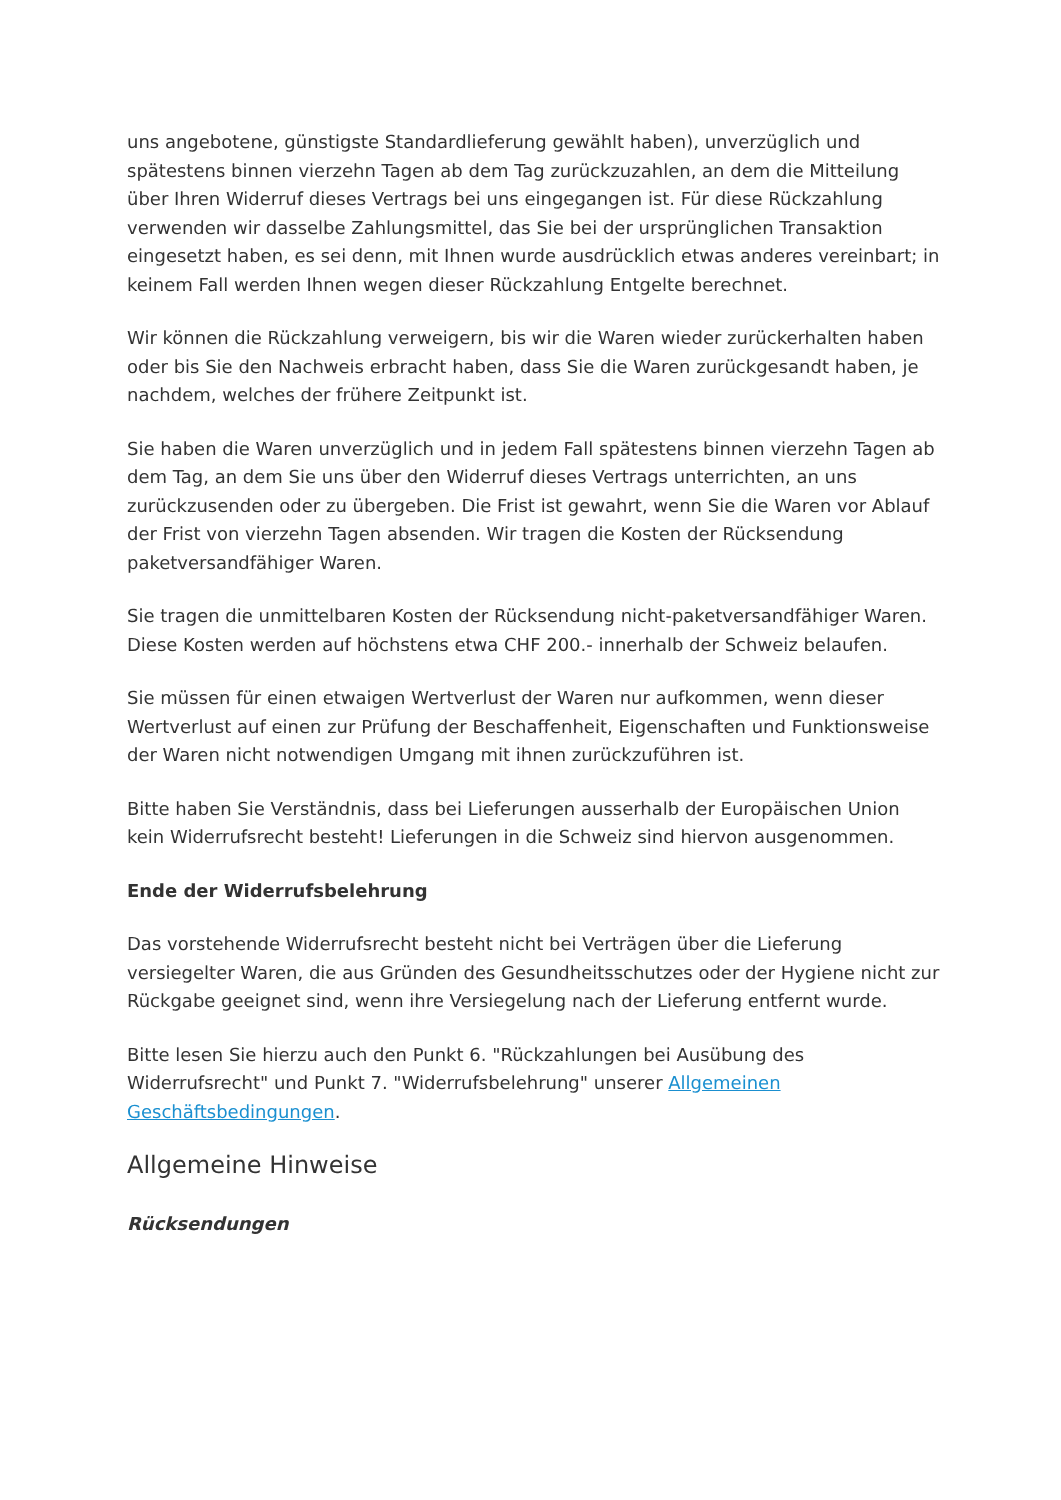uns angebotene, günstigste Standardlieferung gewählt haben), unverzüglich und spätestens binnen vierzehn Tagen ab dem Tag zurückzuzahlen, an dem die Mitteilung über Ihren Widerruf dieses Vertrags bei uns eingegangen ist. Für diese Rückzahlung verwenden wir dasselbe Zahlungsmittel, das Sie bei der ursprünglichen Transaktion eingesetzt haben, es sei denn, mit Ihnen wurde ausdrücklich etwas anderes vereinbart; in keinem Fall werden Ihnen wegen dieser Rückzahlung Entgelte berechnet.
Wir können die Rückzahlung verweigern, bis wir die Waren wieder zurückerhalten haben oder bis Sie den Nachweis erbracht haben, dass Sie die Waren zurückgesandt haben, je nachdem, welches der frühere Zeitpunkt ist.
Sie haben die Waren unverzüglich und in jedem Fall spätestens binnen vierzehn Tagen ab dem Tag, an dem Sie uns über den Widerruf dieses Vertrags unterrichten, an uns zurückzusenden oder zu übergeben. Die Frist ist gewahrt, wenn Sie die Waren vor Ablauf der Frist von vierzehn Tagen absenden. Wir tragen die Kosten der Rücksendung paketversandfähiger Waren.
Sie tragen die unmittelbaren Kosten der Rücksendung nicht-paketversandfähiger Waren. Diese Kosten werden auf höchstens etwa CHF 200.- innerhalb der Schweiz belaufen.
Sie müssen für einen etwaigen Wertverlust der Waren nur aufkommen, wenn dieser Wertverlust auf einen zur Prüfung der Beschaffenheit, Eigenschaften und Funktionsweise der Waren nicht notwendigen Umgang mit ihnen zurückzuführen ist.
Bitte haben Sie Verständnis, dass bei Lieferungen ausserhalb der Europäischen Union kein Widerrufsrecht besteht! Lieferungen in die Schweiz sind hiervon ausgenommen.
Ende der Widerrufsbelehrung
Das vorstehende Widerrufsrecht besteht nicht bei Verträgen über die Lieferung versiegelter Waren, die aus Gründen des Gesundheitsschutzes oder der Hygiene nicht zur Rückgabe geeignet sind, wenn ihre Versiegelung nach der Lieferung entfernt wurde.
Bitte lesen Sie hierzu auch den Punkt 6. "Rückzahlungen bei Ausübung des Widerrufsrecht" und Punkt 7. "Widerrufsbelehrung" unserer Allgemeinen Geschäftsbedingungen.
Allgemeine Hinweise
Rücksendungen